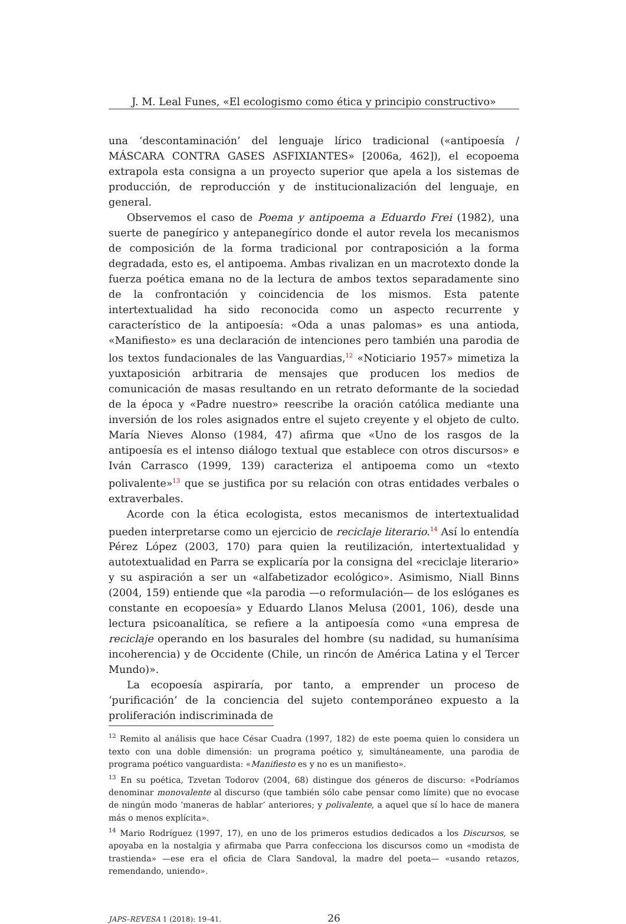J. M. Leal Funes, «El ecologismo como ética y principio constructivo»
una ‘descontaminación’ del lenguaje lírico tradicional («antipoesía / MÁSCARA CONTRA GASES ASFIXIANTES» [2006a, 462]), el ecopoema extrapola esta consigna a un proyecto superior que apela a los sistemas de producción, de reproducción y de institucionalización del lenguaje, en general.
Observemos el caso de Poema y antipoema a Eduardo Frei (1982), una suerte de panegírico y antepanegírico donde el autor revela los mecanismos de composición de la forma tradicional por contraposición a la forma degradada, esto es, el antipoema. Ambas rivalizan en un macrotexto donde la fuerza poética emana no de la lectura de ambos textos separadamente sino de la confrontación y coincidencia de los mismos. Esta patente intertextualidad ha sido reconocida como un aspecto recurrente y característico de la antipoesía: «Oda a unas palomas» es una antioda, «Manifiesto» es una declaración de intenciones pero también una parodia de los textos fundacionales de las Vanguardias,<sup>12</sup> «Noticiario 1957» mimetiza la yuxtaposición arbitraria de mensajes que producen los medios de comunicación de masas resultando en un retrato deformante de la sociedad de la época y «Padre nuestro» reescribe la oración católica mediante una inversión de los roles asignados entre el sujeto creyente y el objeto de culto. María Nieves Alonso (1984, 47) afirma que «Uno de los rasgos de la antipoesía es el intenso diálogo textual que establece con otros discursos» e Iván Carrasco (1999, 139) caracteriza el antipoema como un «texto polivalente»<sup>13</sup> que se justifica por su relación con otras entidades verbales o extraverbales.
Acorde con la ética ecologista, estos mecanismos de intertextualidad pueden interpretarse como un ejercicio de reciclaje literario.<sup>14</sup> Así lo entendía Pérez López (2003, 170) para quien la reutilización, intertextualidad y autotextualidad en Parra se explicaría por la consigna del «reciclaje literario» y su aspiración a ser un «alfabetizador ecológico». Asimismo, Niall Binns (2004, 159) entiende que «la parodia —o reformulación— de los eslóganes es constante en ecopoesía» y Eduardo Llanos Melusa (2001, 106), desde una lectura psicoanalítica, se refiere a la antipoesía como «una empresa de reciclaje operando en los basurales del hombre (su nadidad, su humanísima incoherencia) y de Occidente (Chile, un rincón de América Latina y el Tercer Mundo)».
La ecopoesía aspiraría, por tanto, a emprender un proceso de ‘purificación’ de la conciencia del sujeto contemporáneo expuesto a la proliferación indiscriminada de
<sup>12</sup> Remito al análisis que hace César Cuadra (1997, 182) de este poema quien lo considera un texto con una doble dimensión: un programa poético y, simultáneamente, una parodia de programa poético vanguardista: «Manifiesto es y no es un manifiesto».
<sup>13</sup> En su poética, Tzvetan Todorov (2004, 68) distingue dos géneros de discurso: «Podríamos denominar monovalente al discurso (que también sólo cabe pensar como límite) que no evocase de ningún modo ‘maneras de hablar’ anteriores; y polivalente, a aquel que sí lo hace de manera más o menos explícita».
<sup>14</sup> Mario Rodríguez (1997, 17), en uno de los primeros estudios dedicados a los Discursos, se apoyaba en la nostalgia y afirmaba que Parra confecciona los discursos como un «modista de trastienda» —ese era el oficia de Clara Sandoval, la madre del poeta— «usando retazos, remendando, uniendo».
JAPS–REVESA 1 (2018): 19–41. 26